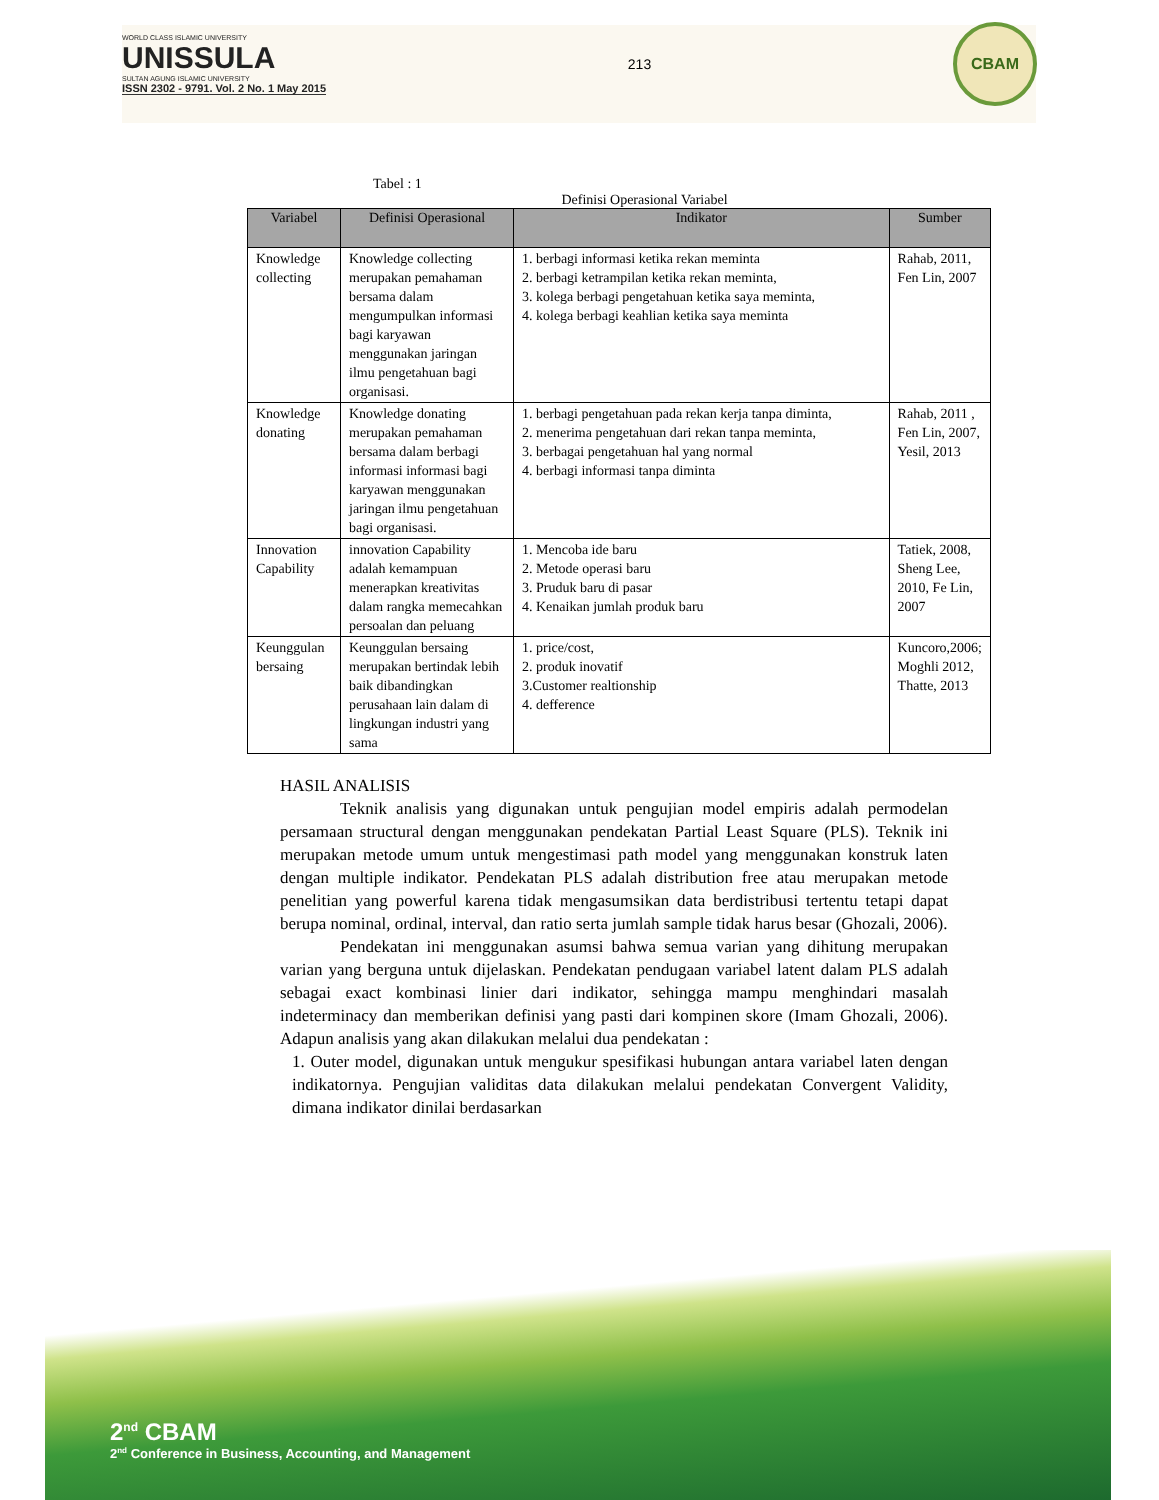WORLD CLASS ISLAMIC UNIVERSITY
UNISSULA
SULTAN AGUNG ISLAMIC UNIVERSITY
ISSN 2302 - 9791. Vol. 2 No. 1 May 2015
213
CBAM
Tabel : 1
Definisi Operasional Variabel
| Variabel | Definisi Operasional | Indikator | Sumber |
| --- | --- | --- | --- |
| Knowledge collecting | Knowledge collecting merupakan pemahaman bersama dalam mengumpulkan informasi bagi karyawan menggunakan jaringan ilmu pengetahuan bagi organisasi. | 1. berbagi informasi ketika rekan meminta 2. berbagi ketrampilan ketika rekan meminta, 3. kolega berbagi pengetahuan ketika saya meminta, 4. kolega berbagi keahlian ketika saya meminta | Rahab, 2011, Fen Lin, 2007 |
| Knowledge donating | Knowledge donating merupakan pemahaman bersama dalam berbagi informasi informasi bagi karyawan menggunakan jaringan ilmu pengetahuan bagi organisasi. | 1. berbagi pengetahuan pada rekan kerja tanpa diminta, 2. menerima pengetahuan dari rekan tanpa meminta, 3. berbagai pengetahuan hal yang normal 4. berbagi informasi tanpa diminta | Rahab, 2011 , Fen Lin, 2007, Yesil, 2013 |
| Innovation Capability | innovation Capability adalah kemampuan menerapkan kreativitas dalam rangka memecahkan persoalan dan peluang | 1. Mencoba ide baru 2. Metode operasi baru 3. Pruduk baru di pasar 4. Kenaikan jumlah produk baru | Tatiek, 2008, Sheng Lee, 2010, Fe Lin, 2007 |
| Keunggulan bersaing | Keunggulan bersaing merupakan bertindak lebih baik dibandingkan perusahaan lain dalam di lingkungan industri yang sama | 1. price/cost, 2. produk inovatif 3.Customer realtionship 4. defference | Kuncoro,2006; Moghli 2012, Thatte, 2013 |
HASIL ANALISIS
Teknik analisis yang digunakan untuk pengujian model empiris adalah permodelan persamaan structural dengan menggunakan pendekatan Partial Least Square (PLS). Teknik ini merupakan metode umum untuk mengestimasi path model yang menggunakan konstruk laten dengan multiple indikator. Pendekatan PLS adalah distribution free atau merupakan metode penelitian yang powerful karena tidak mengasumsikan data berdistribusi tertentu tetapi dapat berupa nominal, ordinal, interval, dan ratio serta jumlah sample tidak harus besar (Ghozali, 2006).
Pendekatan ini menggunakan asumsi bahwa semua varian yang dihitung merupakan varian yang berguna untuk dijelaskan. Pendekatan pendugaan variabel latent dalam PLS adalah sebagai exact kombinasi linier dari indikator, sehingga mampu menghindari masalah indeterminacy dan memberikan definisi yang pasti dari kompinen skore (Imam Ghozali, 2006). Adapun analisis yang akan dilakukan melalui dua pendekatan :
1. Outer model, digunakan untuk mengukur spesifikasi hubungan antara variabel laten dengan indikatornya. Pengujian validitas data dilakukan melalui pendekatan Convergent Validity, dimana indikator dinilai berdasarkan
2<sup>nd</sup> CBAM
2<sup>nd</sup> Conference in Business, Accounting, and Management